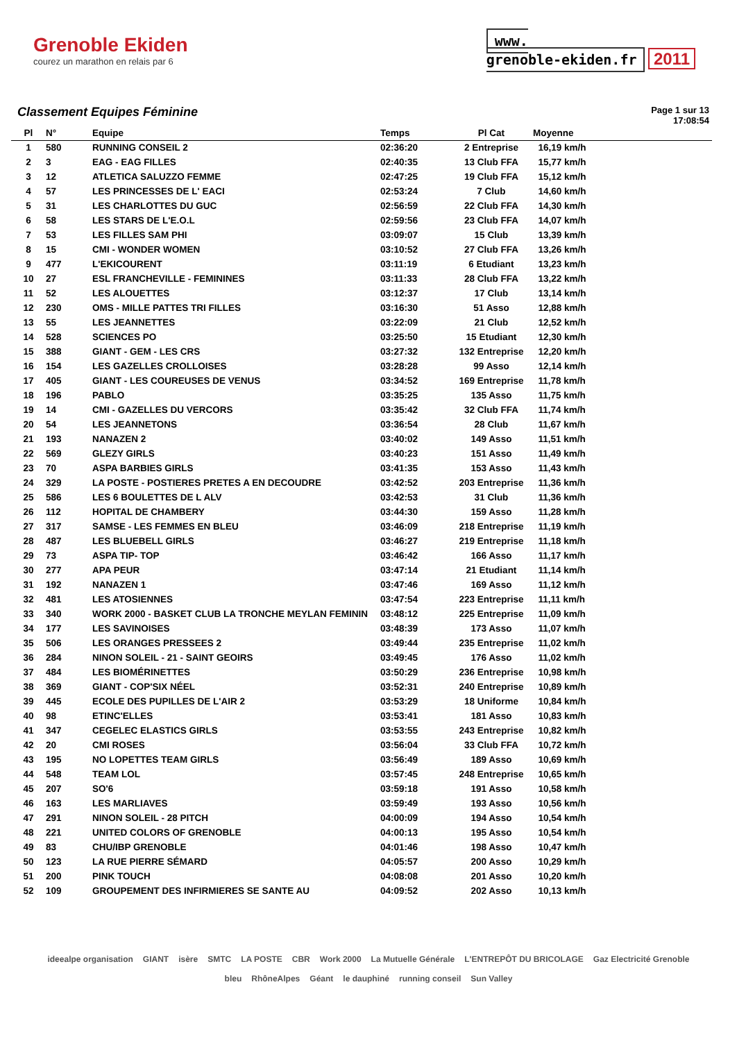Grenoble Ekiden
courez un marathon en relais par 6
www.
grenoble-ekiden.fr 2011
Classement Equipes Féminine
Page 1 sur 13
17:08:54
| Pl | N° | Equipe | Temps | Pl Cat | Moyenne |
| --- | --- | --- | --- | --- | --- |
| 1 | 580 | RUNNING CONSEIL 2 | 02:36:20 | 2 Entreprise | 16,19 km/h |
| 2 | 3 | EAG - EAG FILLES | 02:40:35 | 13 Club FFA | 15,77 km/h |
| 3 | 12 | ATLETICA SALUZZO FEMME | 02:47:25 | 19 Club FFA | 15,12 km/h |
| 4 | 57 | LES PRINCESSES DE L' EACI | 02:53:24 | 7 Club | 14,60 km/h |
| 5 | 31 | LES CHARLOTTES DU GUC | 02:56:59 | 22 Club FFA | 14,30 km/h |
| 6 | 58 | LES STARS DE L'E.O.L | 02:59:56 | 23 Club FFA | 14,07 km/h |
| 7 | 53 | LES FILLES SAM PHI | 03:09:07 | 15 Club | 13,39 km/h |
| 8 | 15 | CMI - WONDER WOMEN | 03:10:52 | 27 Club FFA | 13,26 km/h |
| 9 | 477 | L'EKICOURENT | 03:11:19 | 6 Etudiant | 13,23 km/h |
| 10 | 27 | ESL FRANCHEVILLE - FEMININES | 03:11:33 | 28 Club FFA | 13,22 km/h |
| 11 | 52 | LES ALOUETTES | 03:12:37 | 17 Club | 13,14 km/h |
| 12 | 230 | OMS - MILLE PATTES TRI FILLES | 03:16:30 | 51 Asso | 12,88 km/h |
| 13 | 55 | LES JEANNETTES | 03:22:09 | 21 Club | 12,52 km/h |
| 14 | 528 | SCIENCES PO | 03:25:50 | 15 Etudiant | 12,30 km/h |
| 15 | 388 | GIANT - GEM - LES CRS | 03:27:32 | 132 Entreprise | 12,20 km/h |
| 16 | 154 | LES GAZELLES CROLLOISES | 03:28:28 | 99 Asso | 12,14 km/h |
| 17 | 405 | GIANT - LES COUREUSES DE VENUS | 03:34:52 | 169 Entreprise | 11,78 km/h |
| 18 | 196 | PABLO | 03:35:25 | 135 Asso | 11,75 km/h |
| 19 | 14 | CMI - GAZELLES DU VERCORS | 03:35:42 | 32 Club FFA | 11,74 km/h |
| 20 | 54 | LES JEANNETONS | 03:36:54 | 28 Club | 11,67 km/h |
| 21 | 193 | NANAZEN 2 | 03:40:02 | 149 Asso | 11,51 km/h |
| 22 | 569 | GLEZY GIRLS | 03:40:23 | 151 Asso | 11,49 km/h |
| 23 | 70 | ASPA BARBIES GIRLS | 03:41:35 | 153 Asso | 11,43 km/h |
| 24 | 329 | LA POSTE - POSTIERES PRETES A EN DECOUDRE | 03:42:52 | 203 Entreprise | 11,36 km/h |
| 25 | 586 | LES 6 BOULETTES DE L ALV | 03:42:53 | 31 Club | 11,36 km/h |
| 26 | 112 | HOPITAL DE CHAMBERY | 03:44:30 | 159 Asso | 11,28 km/h |
| 27 | 317 | SAMSE - LES FEMMES EN BLEU | 03:46:09 | 218 Entreprise | 11,19 km/h |
| 28 | 487 | LES BLUEBELL GIRLS | 03:46:27 | 219 Entreprise | 11,18 km/h |
| 29 | 73 | ASPA TIP- TOP | 03:46:42 | 166 Asso | 11,17 km/h |
| 30 | 277 | APA PEUR | 03:47:14 | 21 Etudiant | 11,14 km/h |
| 31 | 192 | NANAZEN 1 | 03:47:46 | 169 Asso | 11,12 km/h |
| 32 | 481 | LES ATOSIENNES | 03:47:54 | 223 Entreprise | 11,11 km/h |
| 33 | 340 | WORK 2000 - BASKET CLUB LA TRONCHE MEYLAN FEMININ | 03:48:12 | 225 Entreprise | 11,09 km/h |
| 34 | 177 | LES SAVINOISES | 03:48:39 | 173 Asso | 11,07 km/h |
| 35 | 506 | LES ORANGES PRESSEES 2 | 03:49:44 | 235 Entreprise | 11,02 km/h |
| 36 | 284 | NINON SOLEIL - 21 - SAINT GEOIRS | 03:49:45 | 176 Asso | 11,02 km/h |
| 37 | 484 | LES BIOMÉRINETTES | 03:50:29 | 236 Entreprise | 10,98 km/h |
| 38 | 369 | GIANT - COP'SIX NÉEL | 03:52:31 | 240 Entreprise | 10,89 km/h |
| 39 | 445 | ECOLE DES PUPILLES DE L'AIR 2 | 03:53:29 | 18 Uniforme | 10,84 km/h |
| 40 | 98 | ETINC'ELLES | 03:53:41 | 181 Asso | 10,83 km/h |
| 41 | 347 | CEGELEC ELASTICS GIRLS | 03:53:55 | 243 Entreprise | 10,82 km/h |
| 42 | 20 | CMI ROSES | 03:56:04 | 33 Club FFA | 10,72 km/h |
| 43 | 195 | NO LOPETTES TEAM GIRLS | 03:56:49 | 189 Asso | 10,69 km/h |
| 44 | 548 | TEAM LOL | 03:57:45 | 248 Entreprise | 10,65 km/h |
| 45 | 207 | SO'6 | 03:59:18 | 191 Asso | 10,58 km/h |
| 46 | 163 | LES MARLIAVES | 03:59:49 | 193 Asso | 10,56 km/h |
| 47 | 291 | NINON SOLEIL - 28 PITCH | 04:00:09 | 194 Asso | 10,54 km/h |
| 48 | 221 | UNITED COLORS OF GRENOBLE | 04:00:13 | 195 Asso | 10,54 km/h |
| 49 | 83 | CHU/IBP GRENOBLE | 04:01:46 | 198 Asso | 10,47 km/h |
| 50 | 123 | LA RUE PIERRE SÉMARD | 04:05:57 | 200 Asso | 10,29 km/h |
| 51 | 200 | PINK TOUCH | 04:08:08 | 201 Asso | 10,20 km/h |
| 52 | 109 | GROUPEMENT DES INFIRMIERES SE SANTE AU | 04:09:52 | 202 Asso | 10,13 km/h |
ideealpe organisation GIANT isère SMTC LA POSTE CBR Work 2000 La Mutuelle Générale L'ENTREPÔT DU BRICOLAGE Gaz Electricité Grenoble bleu RhôneAlpes Géant le dauphiné running conseil Sun Valley